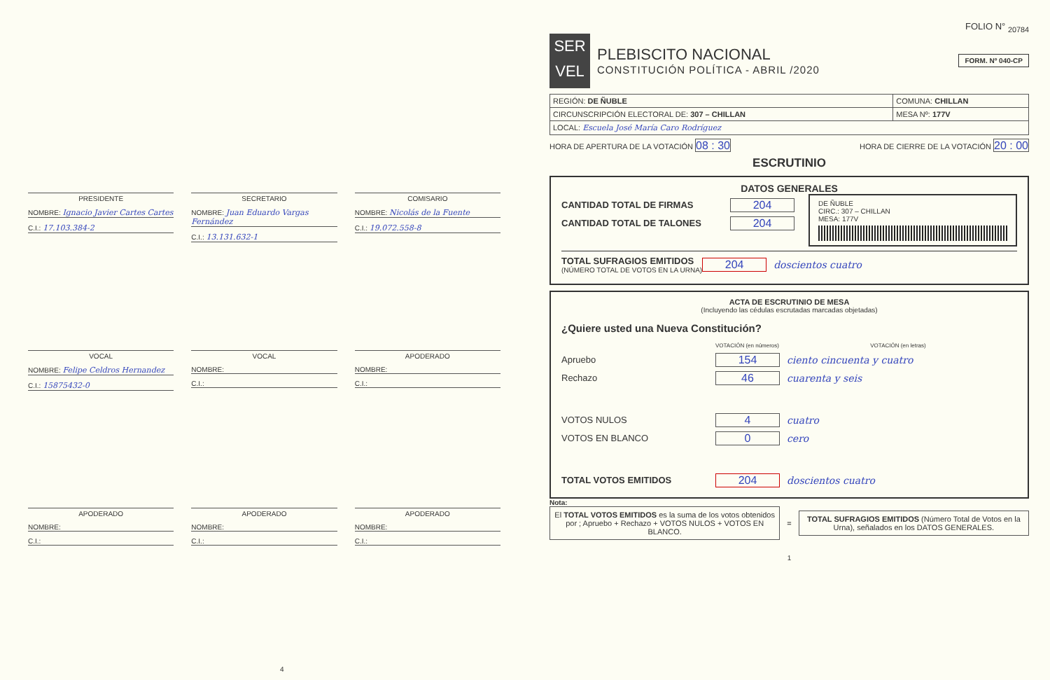PRESIDENTE
NOMBRE: Ignacio Javier Cartes Cartes
C.I.: 17.103.384-2
SECRETARIO
NOMBRE: Juan Eduardo Vargas Fernández
C.I.: 13.131.632-1
COMISARIO
NOMBRE: Nicolás de la Fuente
C.I.: 19.072.558-8
VOCAL
NOMBRE: Felipe Celdros Hernandez
C.I.: 15875432-0
VOCAL
NOMBRE:
C.I.:
APODERADO
NOMBRE:
C.I.:
APODERADO
NOMBRE:
C.I.:
APODERADO
NOMBRE:
C.I.:
APODERADO
NOMBRE:
C.I.:
4
FOLIO N° <sub>20784</sub>
SER
VEL
PLEBISCITO NACIONAL
CONSTITUCIÓN POLÍTICA - ABRIL /2020
FORM. Nº 040-CP
| REGIÓN: DE ÑUBLE | COMUNA: CHILLAN | |
| CIRCUNSCRIPCIÓN ELECTORAL DE: 307 – CHILLAN | | MESA Nº: 177V |
| LOCAL: Escuela José María Caro Rodríguez | | |
HORA DE APERTURA DE LA VOTACIÓN 08 : 30 HORA DE CIERRE DE LA VOTACIÓN 20 : 00
ESCRUTINIO
DATOS GENERALES
CANTIDAD TOTAL DE FIRMAS 204
CANTIDAD TOTAL DE TALONES 204
DE ÑUBLE
CIRC.: 307 – CHILLAN
MESA: 177V
TOTAL SUFRAGIOS EMITIDOS
(NÚMERO TOTAL DE VOTOS EN LA URNA) 204 doscientos cuatro
ACTA DE ESCRUTINIO DE MESA
(Incluyendo las cédulas escrutadas marcadas objetadas)
¿Quiere usted una Nueva Constitución?
VOTACIÓN (en números) VOTACIÓN (en letras)
Apruebo 154 ciento cincuenta y cuatro
Rechazo 46 cuarenta y seis
VOTOS NULOS 4 cuatro
VOTOS EN BLANCO 0 cero
TOTAL VOTOS EMITIDOS 204 doscientos cuatro
Nota:
El TOTAL VOTOS EMITIDOS es la suma de los votos obtenidos por ; Apruebo + Rechazo + VOTOS NULOS + VOTOS EN BLANCO.
=
TOTAL SUFRAGIOS EMITIDOS (Número Total de Votos en la Urna), señalados en los DATOS GENERALES.
1